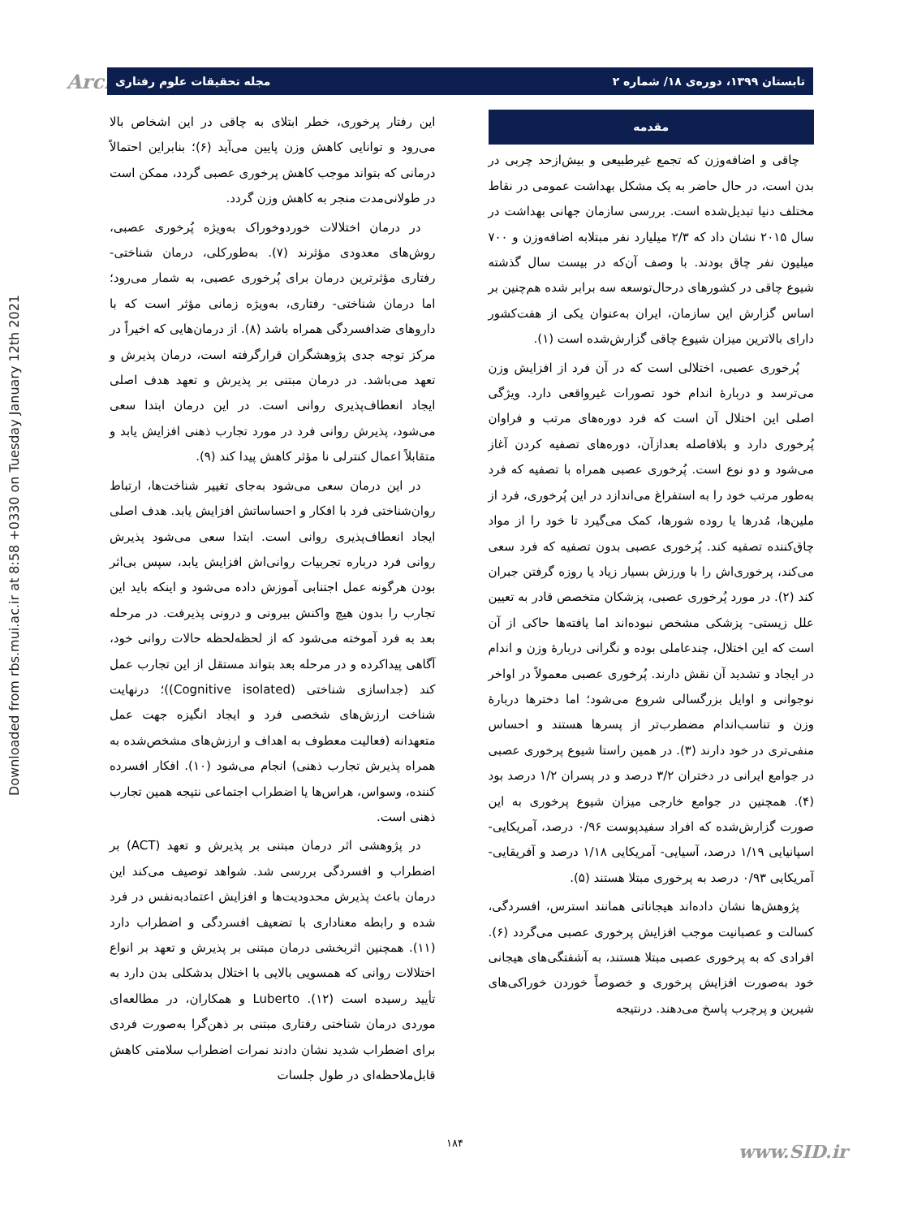Downloaded from rbs.mui.ac.ir at 8:58 +0330 on Tuesday January 12th 2021
Arch تابستان ۱۳۹۹، دوره‌ی ۱۸/ شماره ۲ مجله تحقیقات علوم رفتاری
مقدمه
چاقی و اضافه‌وزن که تجمع غیرطبیعی و بیش‌ازحد چربی در بدن است، در حال حاضر به یک مشکل بهداشت عمومی در نقاط مختلف دنیا تبدیل‌شده است. بررسی سازمان جهانی بهداشت در سال ۲۰۱۵ نشان داد که ۲/۳ میلیارد نفر مبتلابه اضافه‌وزن و ۷۰۰ میلیون نفر چاق بودند. با وصف آن‌که در بیست سال گذشته شیوع چاقی در کشورهای درحال‌توسعه سه برابر شده هم‌چنین بر اساس گزارش این سازمان، ایران به‌عنوان یکی از هفت‌کشور دارای بالاترین میزان شیوع چاقی گزارش‌شده است (۱).
پُرخوری عصبی، اختلالی است که در آن فرد از افزایش وزن می‌ترسد و دربارهٔ اندام خود تصورات غیرواقعی دارد. ویژگی اصلی این اختلال آن است که فرد دوره‌های مرتب و فراوان پُرخوری دارد و بلافاصله بعدازآن، دوره‌های تصفیه کردن آغاز می‌شود و دو نوع است. پُرخوری عصبی همراه با تصفیه که فرد به‌طور مرتب خود را به استفراغ می‌اندازد در این پُرخوری، فرد از ملین‌ها، مُدرها یا روده شورها، کمک می‌گیرد تا خود را از مواد چاق‌کننده تصفیه کند. پُرخوری عصبی بدون تصفیه که فرد سعی می‌کند، پرخوری‌اش را با ورزش بسیار زیاد یا روزه گرفتن جبران کند (۲). در مورد پُرخوری عصبی، پزشکان متخصص قادر به تعیین علل زیستی- پزشکی مشخص نبوده‌اند اما یافته‌ها حاکی از آن است که این اختلال، چندعاملی بوده و نگرانی دربارهٔ وزن و اندام در ایجاد و تشدید آن نقش دارند. پُرخوری عصبی معمولاً در اواخر نوجوانی و اوایل بزرگسالی شروع می‌شود؛ اما دخترها دربارهٔ وزن و تناسب‌اندام مضطرب‌تر از پسرها هستند و احساس منفی‌تری در خود دارند (۳). در همین راستا شیوع پرخوری عصبی در جوامع ایرانی در دختران ۳/۲ درصد و در پسران ۱/۲ درصد بود (۴). همچنین در جوامع خارجی میزان شیوع پرخوری به این صورت گزارش‌شده که افراد سفیدپوست ۰/۹۶ درصد، آمریکایی- اسپانیایی ۱/۱۹ درصد، آسیایی- آمریکایی ۱/۱۸ درصد و آفریقایی- آمریکایی ۰/۹۳ درصد به پرخوری مبتلا هستند (۵).
پژوهش‌ها نشان داده‌اند هیجاناتی همانند استرس، افسردگی، کسالت و عصبانیت موجب افزایش پرخوری عصبی می‌گردد (۶). افرادی که به پرخوری عصبی مبتلا هستند، به آشفتگی‌های هیجانی خود به‌صورت افزایش پرخوری و خصوصاً خوردن خوراکی‌های شیرین و پرچرب پاسخ می‌دهند. درنتیجه
این رفتار پرخوری، خطر ابتلای به چاقی در این اشخاص بالا می‌رود و توانایی کاهش وزن پایین می‌آید (۶)؛ بنابراین احتمالاً درمانی که بتواند موجب کاهش پرخوری عصبی گردد، ممکن است در طولانی‌مدت منجر به کاهش وزن گردد.
در درمان اختلالات خوردوخوراک به‌ویژه پُرخوری عصبی، روش‌های معدودی مؤثرند (۷). به‌طورکلی، درمان شناختی- رفتاری مؤثرترین درمان برای پُرخوری عصبی، به شمار می‌رود؛ اما درمان شناختی- رفتاری، به‌ویژه زمانی مؤثر است که با داروهای ضدافسردگی همراه باشد (۸). از درمان‌هایی که اخیراً در مرکز توجه جدی پژوهشگران قرارگرفته است، درمان پذیرش و تعهد می‌باشد. در درمان مبتنی بر پذیرش و تعهد هدف اصلی ایجاد انعطاف‌پذیری روانی است. در این درمان ابتدا سعی می‌شود، پذیرش روانی فرد در مورد تجارب ذهنی افزایش یابد و متقابلاً اعمال کنترلی نا مؤثر کاهش پیدا کند (۹).
در این درمان سعی می‌شود به‌جای تغییر شناخت‌ها، ارتباط روان‌شناختی فرد با افکار و احساساتش افزایش یابد. هدف اصلی ایجاد انعطاف‌پذیری روانی است. ابتدا سعی می‌شود پذیرش روانی فرد درباره تجربیات روانی‌اش افزایش یابد، سپس بی‌اثر بودن هرگونه عمل اجتنابی آموزش داده می‌شود و اینکه باید این تجارب را بدون هیچ واکنش بیرونی و درونی پذیرفت. در مرحله بعد به فرد آموخته می‌شود که از لحظه‌لحظه حالات روانی خود، آگاهی پیداکرده و در مرحله بعد بتواند مستقل از این تجارب عمل کند (جداسازی شناختی (Cognitive isolated))؛ درنهایت شناخت ارزش‌های شخصی فرد و ایجاد انگیزه جهت عمل متعهدانه (فعالیت معطوف به اهداف و ارزش‌های مشخص‌شده به همراه پذیرش تجارب ذهنی) انجام می‌شود (۱۰). افکار افسرده کننده، وسواس، هراس‌ها یا اضطراب اجتماعی نتیجه همین تجارب ذهنی است.
در پژوهشی اثر درمان مبتنی بر پذیرش و تعهد (ACT) بر اضطراب و افسردگی بررسی شد. شواهد توصیف می‌کند این درمان باعث پذیرش محدودیت‌ها و افزایش اعتمادبه‌نفس در فرد شده و رابطه معناداری با تضعیف افسردگی و اضطراب دارد (۱۱). همچنین اثربخشی درمان مبتنی بر پذیرش و تعهد بر انواع اختلالات روانی که همسویی بالایی با اختلال بدشکلی بدن دارد به تأیید رسیده است (۱۲). Luberto و همکاران، در مطالعه‌ای موردی درمان شناختی رفتاری مبتنی بر ذهن‌گرا به‌صورت فردی برای اضطراب شدید نشان دادند نمرات اضطراب سلامتی کاهش قابل‌ملاحظه‌ای در طول جلسات
۱۸۴ www.SID.ir